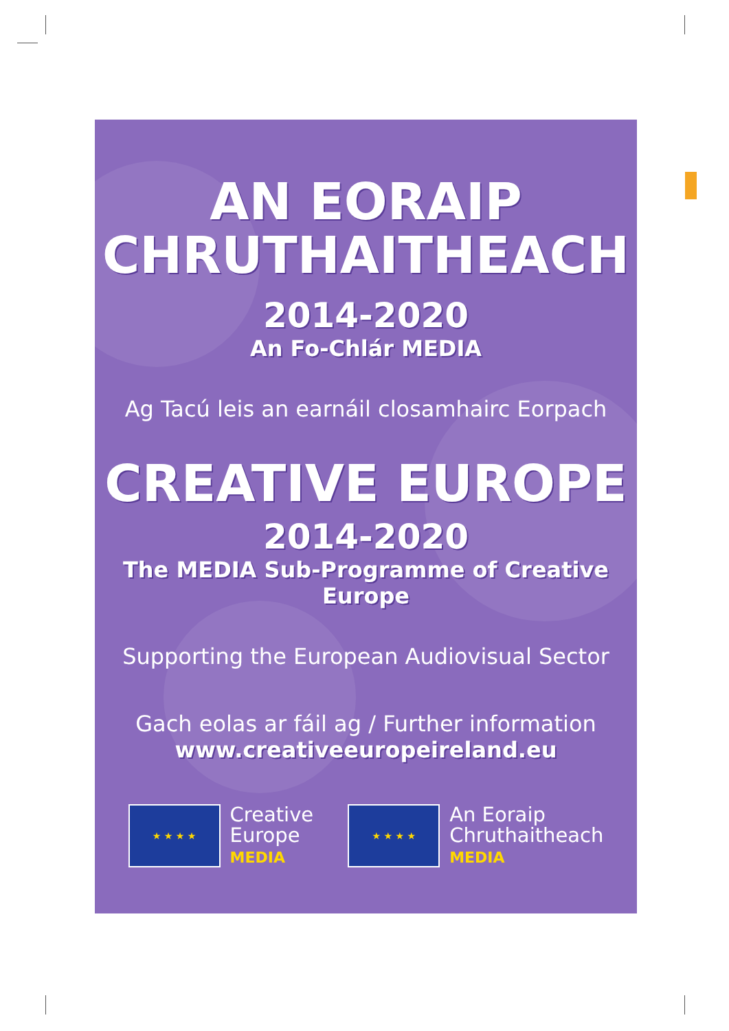AN EORAIP
CHRUTHAITHEACH
2014-2020
An Fo-Chlár MEDIA
Ag Tacú leis an earnáil closamhairc Eorpach
CREATIVE EUROPE
2014-2020
The MEDIA Sub-Programme of Creative Europe
Supporting the European Audiovisual Sector
Gach eolas ar fáil ag / Further information
www.creativeeuropeireland.eu
★ ★ ★ ★
Creative
Europe
MEDIA
★ ★ ★ ★
An Eoraip
Chruthaitheach
MEDIA